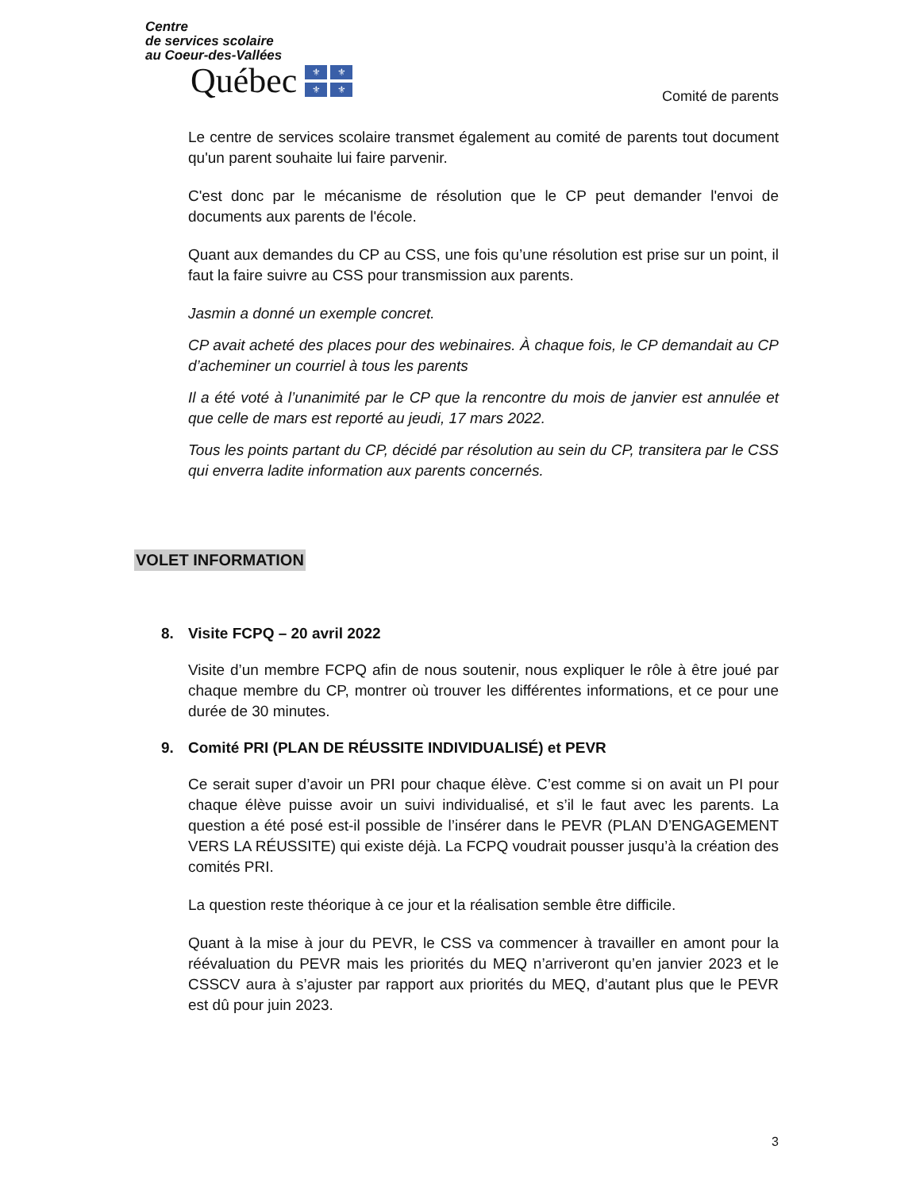Centre
de services scolaire
au Coeur-des-Vallées
Québec
⚜ ⚜ ⚜ ⚜
Comité de parents
Le centre de services scolaire transmet également au comité de parents tout document qu'un parent souhaite lui faire parvenir.
C'est donc par le mécanisme de résolution que le CP peut demander l'envoi de documents aux parents de l'école.
Quant aux demandes du CP au CSS, une fois qu’une résolution est prise sur un point, il faut la faire suivre au CSS pour transmission aux parents.
Jasmin a donné un exemple concret.
CP avait acheté des places pour des webinaires. À chaque fois, le CP demandait au CP d’acheminer un courriel à tous les parents
Il a été voté à l’unanimité par le CP que la rencontre du mois de janvier est annulée et que celle de mars est reporté au jeudi, 17 mars 2022.
Tous les points partant du CP, décidé par résolution au sein du CP, transitera par le CSS qui enverra ladite information aux parents concernés.
VOLET INFORMATION
8. Visite FCPQ – 20 avril 2022
Visite d’un membre FCPQ afin de nous soutenir, nous expliquer le rôle à être joué par chaque membre du CP, montrer où trouver les différentes informations, et ce pour une durée de 30 minutes.
9. Comité PRI (PLAN DE RÉUSSITE INDIVIDUALISÉ) et PEVR
Ce serait super d’avoir un PRI pour chaque élève. C’est comme si on avait un PI pour chaque élève puisse avoir un suivi individualisé, et s’il le faut avec les parents. La question a été posé est-il possible de l’insérer dans le PEVR (PLAN D’ENGAGEMENT VERS LA RÉUSSITE) qui existe déjà. La FCPQ voudrait pousser jusqu’à la création des comités PRI.
La question reste théorique à ce jour et la réalisation semble être difficile.
Quant à la mise à jour du PEVR, le CSS va commencer à travailler en amont pour la réévaluation du PEVR mais les priorités du MEQ n’arriveront qu’en janvier 2023 et le CSSCV aura à s’ajuster par rapport aux priorités du MEQ, d’autant plus que le PEVR est dû pour juin 2023.
3